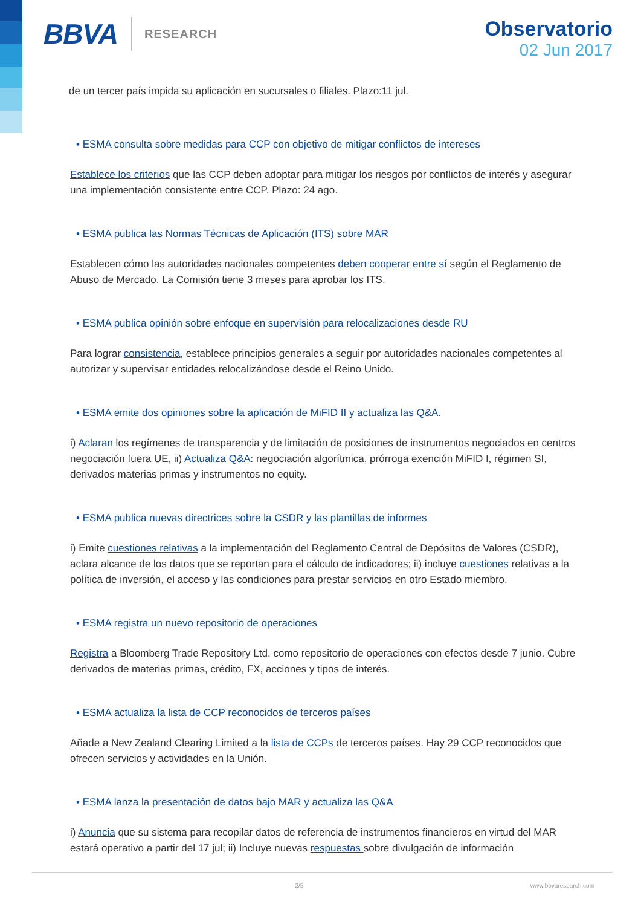BBVA RESEARCH
Observatorio
02 Jun 2017
de un tercer país impida su aplicación en sucursales o filiales. Plazo:11 jul.
• ESMA consulta sobre medidas para CCP con objetivo de mitigar conflictos de intereses
Establece los criterios que las CCP deben adoptar para mitigar los riesgos por conflictos de interés y asegurar una implementación consistente entre CCP. Plazo: 24 ago.
• ESMA publica las Normas Técnicas de Aplicación (ITS) sobre MAR
Establecen cómo las autoridades nacionales competentes deben cooperar entre sí según el Reglamento de Abuso de Mercado. La Comisión tiene 3 meses para aprobar los ITS.
• ESMA publica opinión sobre enfoque en supervisión para relocalizaciones desde RU
Para lograr consistencia, establece principios generales a seguir por autoridades nacionales competentes al autorizar y supervisar entidades relocalizándose desde el Reino Unido.
• ESMA emite dos opiniones sobre la aplicación de MiFID II y actualiza las Q&A.
i) Aclaran los regímenes de transparencia y de limitación de posiciones de instrumentos negociados en centros negociación fuera UE, ii) Actualiza Q&A: negociación algorítmica, prórroga exención MiFID I, régimen SI, derivados materias primas y instrumentos no equity.
• ESMA publica nuevas directrices sobre la CSDR y las plantillas de informes
i) Emite cuestiones relativas a la implementación del Reglamento Central de Depósitos de Valores (CSDR), aclara alcance de los datos que se reportan para el cálculo de indicadores; ii) incluye cuestiones relativas a la política de inversión, el acceso y las condiciones para prestar servicios en otro Estado miembro.
• ESMA registra un nuevo repositorio de operaciones
Registra a Bloomberg Trade Repository Ltd. como repositorio de operaciones con efectos desde 7 junio. Cubre derivados de materias primas, crédito, FX, acciones y tipos de interés.
• ESMA actualiza la lista de CCP reconocidos de terceros países
Añade a New Zealand Clearing Limited a la lista de CCPs de terceros países. Hay 29 CCP reconocidos que ofrecen servicios y actividades en la Unión.
• ESMA lanza la presentación de datos bajo MAR y actualiza las Q&A
i) Anuncia que su sistema para recopilar datos de referencia de instrumentos financieros en virtud del MAR estará operativo a partir del 17 jul; ii) Incluye nuevas respuestas sobre divulgación de información
2/5 www.bbvaresearch.com